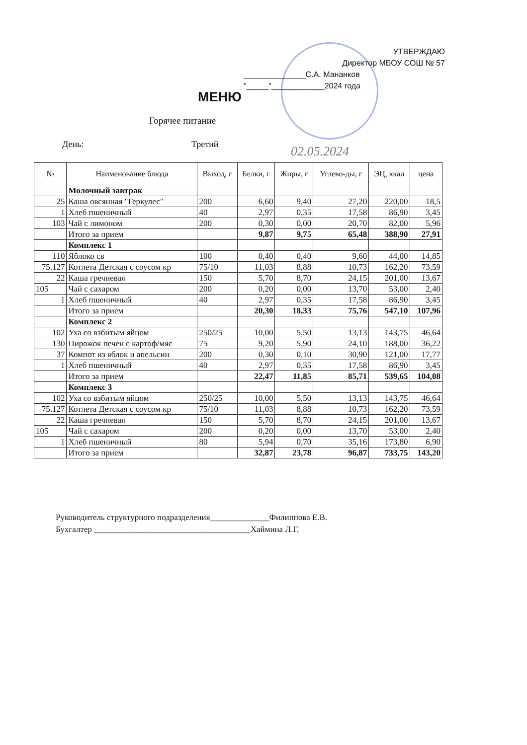УТВЕРЖДАЮ
Директор МБОУ СОШ № 57
______________С.А. Мананков
"_____"____________2024 года
МЕНЮ
Горячее питание
День: Третий 02.05.2024
| № | Наименование блюда | Выход, г | Белки, г | Жиры, г | Углево-ды, г | ЭЦ, ккал | цена |
| --- | --- | --- | --- | --- | --- | --- | --- |
| | Молочный завтрак | | | | | | |
| 25 | Каша овсянная "Геркулес" | 200 | 6,60 | 9,40 | 27,20 | 220,00 | 18,5 |
| 1 | Хлеб пшеничный | 40 | 2,97 | 0,35 | 17,58 | 86,90 | 3,45 |
| 103 | Чай с лимоном | 200 | 0,30 | 0,00 | 20,70 | 82,00 | 5,96 |
| | Итого за прием | | 9,87 | 9,75 | 65,48 | 388,90 | 27,91 |
| | Комплекс 1 | | | | | | |
| 110 | Яблоко св | 100 | 0,40 | 0,40 | 9,60 | 44,00 | 14,85 |
| 75.127 | Котлета Детская с соусом кр | 75/10 | 11,03 | 8,88 | 10,73 | 162,20 | 73,59 |
| 22 | Каша гречневая | 150 | 5,70 | 8,70 | 24,15 | 201,00 | 13,67 |
| 105 | Чай с сахаром | 200 | 0,20 | 0,00 | 13,70 | 53,00 | 2,40 |
| 1 | Хлеб пшеничный | 40 | 2,97 | 0,35 | 17,58 | 86,90 | 3,45 |
| | Итого за прием | | 20,30 | 18,33 | 75,76 | 547,10 | 107,96 |
| | Комплекс 2 | | | | | | |
| 102 | Уха со взбитым яйцом | 250/25 | 10,00 | 5,50 | 13,13 | 143,75 | 46,64 |
| 130 | Пирожок печен с картоф/мяс | 75 | 9,20 | 5,90 | 24,10 | 188,00 | 36,22 |
| 37 | Компот из яблок и апельсин | 200 | 0,30 | 0,10 | 30,90 | 121,00 | 17,77 |
| 1 | Хлеб пшеничный | 40 | 2,97 | 0,35 | 17,58 | 86,90 | 3,45 |
| | Итого за прием | | 22,47 | 11,85 | 85,71 | 539,65 | 104,08 |
| | Комплекс 3 | | | | | | |
| 102 | Уха со взбитым яйцом | 250/25 | 10,00 | 5,50 | 13,13 | 143,75 | 46,64 |
| 75.127 | Котлета Детская с соусом кр | 75/10 | 11,03 | 8,88 | 10,73 | 162,20 | 73,59 |
| 22 | Каша гречневая | 150 | 5,70 | 8,70 | 24,15 | 201,00 | 13,67 |
| 105 | Чай с сахаром | 200 | 0,20 | 0,00 | 13,70 | 53,00 | 2,40 |
| 1 | Хлеб пшеничный | 80 | 5,94 | 0,70 | 35,16 | 173,80 | 6,90 |
| | Итого за прием | | 32,87 | 23,78 | 96,87 | 733,75 | 143,20 |
Руководитель структурного подразделения______________Филиппова Е.В.
Бухгалтер _____________________________________Хаймина Л.Г.